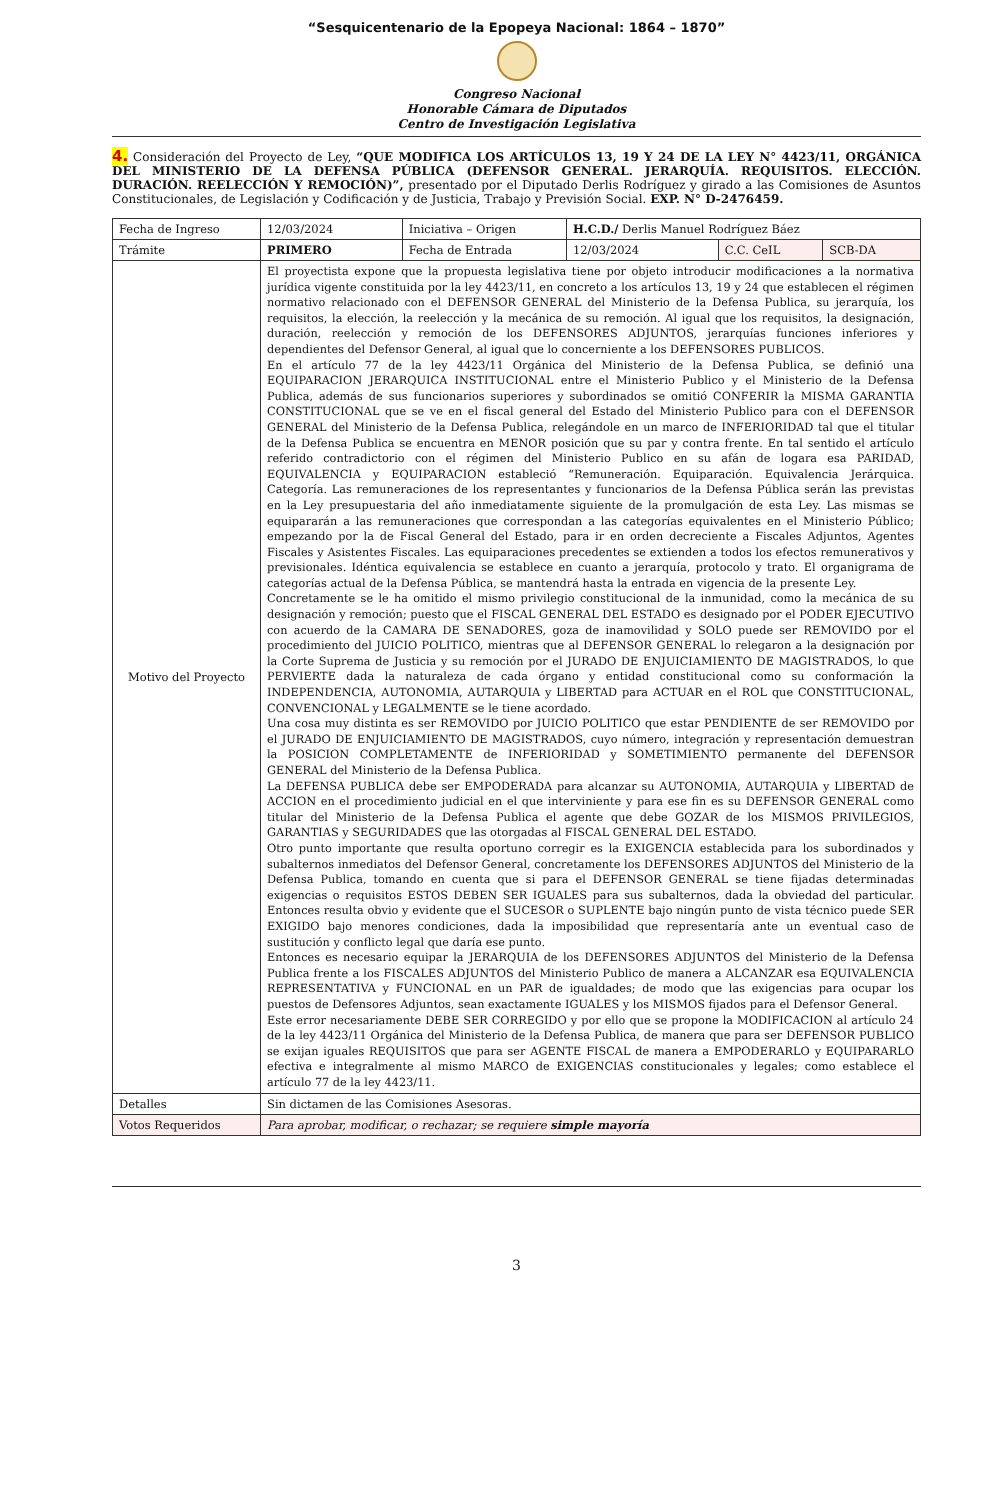“Sesquicentenario de la Epopeya Nacional: 1864 – 1870”
Congreso Nacional
Honorable Cámara de Diputados
Centro de Investigación Legislativa
4. Consideración del Proyecto de Ley, “QUE MODIFICA LOS ARTÍCULOS 13, 19 Y 24 DE LA LEY N° 4423/11, ORGÁNICA DEL MINISTERIO DE LA DEFENSA PÚBLICA (DEFENSOR GENERAL. JERARQUÍA. REQUISITOS. ELECCIÓN. DURACIÓN. REELECCIÓN Y REMOCIÓN)”, presentado por el Diputado Derlis Rodríguez y girado a las Comisiones de Asuntos Constitucionales, de Legislación y Codificación y de Justicia, Trabajo y Previsión Social. EXP. N° D-2476459.
| Fecha de Ingreso | 12/03/2024 | Iniciativa – Origen | H.C.D./ Derlis Manuel Rodríguez Báez | | |
| Trámite | PRIMERO | Fecha de Entrada | 12/03/2024 | C.C. CeIL | SCB-DA |
| Motivo del Proyecto | El proyectista expone que la propuesta legislativa tiene por objeto introducir modificaciones a la normativa jurídica vigente constituida por la ley 4423/11, en concreto a los artículos 13, 19 y 24 que establecen el régimen normativo relacionado con el DEFENSOR GENERAL del Ministerio de la Defensa Publica, su jerarquía, los requisitos, la elección, la reelección y la mecánica de su remoción. Al igual que los requisitos, la designación, duración, reelección y remoción de los DEFENSORES ADJUNTOS, jerarquías funciones inferiores y dependientes del Defensor General, al igual que lo concerniente a los DEFENSORES PUBLICOS. En el artículo 77 de la ley 4423/11 Orgánica del Ministerio de la Defensa Publica, se definió una EQUIPARACION JERARQUICA INSTITUCIONAL entre el Ministerio Publico y el Ministerio de la Defensa Publica, además de sus funcionarios superiores y subordinados se omitió CONFERIR la MISMA GARANTIA CONSTITUCIONAL que se ve en el fiscal general del Estado del Ministerio Publico para con el DEFENSOR GENERAL del Ministerio de la Defensa Publica, relegándole en un marco de INFERIORIDAD tal que el titular de la Defensa Publica se encuentra en MENOR posición que su par y contra frente. En tal sentido el artículo referido contradictorio con el régimen del Ministerio Publico en su afán de logara esa PARIDAD, EQUIVALENCIA y EQUIPARACION estableció “Remuneración. Equiparación. Equivalencia Jerárquica. Categoría. Las remuneraciones de los representantes y funcionarios de la Defensa Pública serán las previstas en la Ley presupuestaria del año inmediatamente siguiente de la promulgación de esta Ley. Las mismas se equipararán a las remuneraciones que correspondan a las categorías equivalentes en el Ministerio Público; empezando por la de Fiscal General del Estado, para ir en orden decreciente a Fiscales Adjuntos, Agentes Fiscales y Asistentes Fiscales. Las equiparaciones precedentes se extienden a todos los efectos remunerativos y previsionales. Idéntica equivalencia se establece en cuanto a jerarquía, protocolo y trato. El organigrama de categorías actual de la Defensa Pública, se mantendrá hasta la entrada en vigencia de la presente Ley. Concretamente se le ha omitido el mismo privilegio constitucional de la inmunidad, como la mecánica de su designación y remoción; puesto que el FISCAL GENERAL DEL ESTADO es designado por el PODER EJECUTIVO con acuerdo de la CAMARA DE SENADORES, goza de inamovilidad y SOLO puede ser REMOVIDO por el procedimiento del JUICIO POLITICO, mientras que al DEFENSOR GENERAL lo relegaron a la designación por la Corte Suprema de Justicia y su remoción por el JURADO DE ENJUICIAMIENTO DE MAGISTRADOS, lo que PERVIERTE dada la naturaleza de cada órgano y entidad constitucional como su conformación la INDEPENDENCIA, AUTONOMIA, AUTARQUIA y LIBERTAD para ACTUAR en el ROL que CONSTITUCIONAL, CONVENCIONAL y LEGALMENTE se le tiene acordado. Una cosa muy distinta es ser REMOVIDO por JUICIO POLITICO que estar PENDIENTE de ser REMOVIDO por el JURADO DE ENJUICIAMIENTO DE MAGISTRADOS, cuyo número, integración y representación demuestran la POSICION COMPLETAMENTE de INFERIORIDAD y SOMETIMIENTO permanente del DEFENSOR GENERAL del Ministerio de la Defensa Publica. La DEFENSA PUBLICA debe ser EMPODERADA para alcanzar su AUTONOMIA, AUTARQUIA y LIBERTAD de ACCION en el procedimiento judicial en el que interviniente y para ese fin es su DEFENSOR GENERAL como titular del Ministerio de la Defensa Publica el agente que debe GOZAR de los MISMOS PRIVILEGIOS, GARANTIAS y SEGURIDADES que las otorgadas al FISCAL GENERAL DEL ESTADO. Otro punto importante que resulta oportuno corregir es la EXIGENCIA establecida para los subordinados y subalternos inmediatos del Defensor General, concretamente los DEFENSORES ADJUNTOS del Ministerio de la Defensa Publica, tomando en cuenta que si para el DEFENSOR GENERAL se tiene fijadas determinadas exigencias o requisitos ESTOS DEBEN SER IGUALES para sus subalternos, dada la obviedad del particular. Entonces resulta obvio y evidente que el SUCESOR o SUPLENTE bajo ningún punto de vista técnico puede SER EXIGIDO bajo menores condiciones, dada la imposibilidad que representaría ante un eventual caso de sustitución y conflicto legal que daría ese punto. Entonces es necesario equipar la JERARQUIA de los DEFENSORES ADJUNTOS del Ministerio de la Defensa Publica frente a los FISCALES ADJUNTOS del Ministerio Publico de manera a ALCANZAR esa EQUIVALENCIA REPRESENTATIVA y FUNCIONAL en un PAR de igualdades; de modo que las exigencias para ocupar los puestos de Defensores Adjuntos, sean exactamente IGUALES y los MISMOS fijados para el Defensor General. Este error necesariamente DEBE SER CORREGIDO y por ello que se propone la MODIFICACION al artículo 24 de la ley 4423/11 Orgánica del Ministerio de la Defensa Publica, de manera que para ser DEFENSOR PUBLICO se exijan iguales REQUISITOS que para ser AGENTE FISCAL de manera a EMPODERARLO y EQUIPARARLO efectiva e integralmente al mismo MARCO de EXIGENCIAS constitucionales y legales; como establece el artículo 77 de la ley 4423/11. | | | | |
| Detalles | Sin dictamen de las Comisiones Asesoras. | | | | |
| Votos Requeridos | Para aprobar, modificar, o rechazar; se requiere simple mayoría | | | | |
3